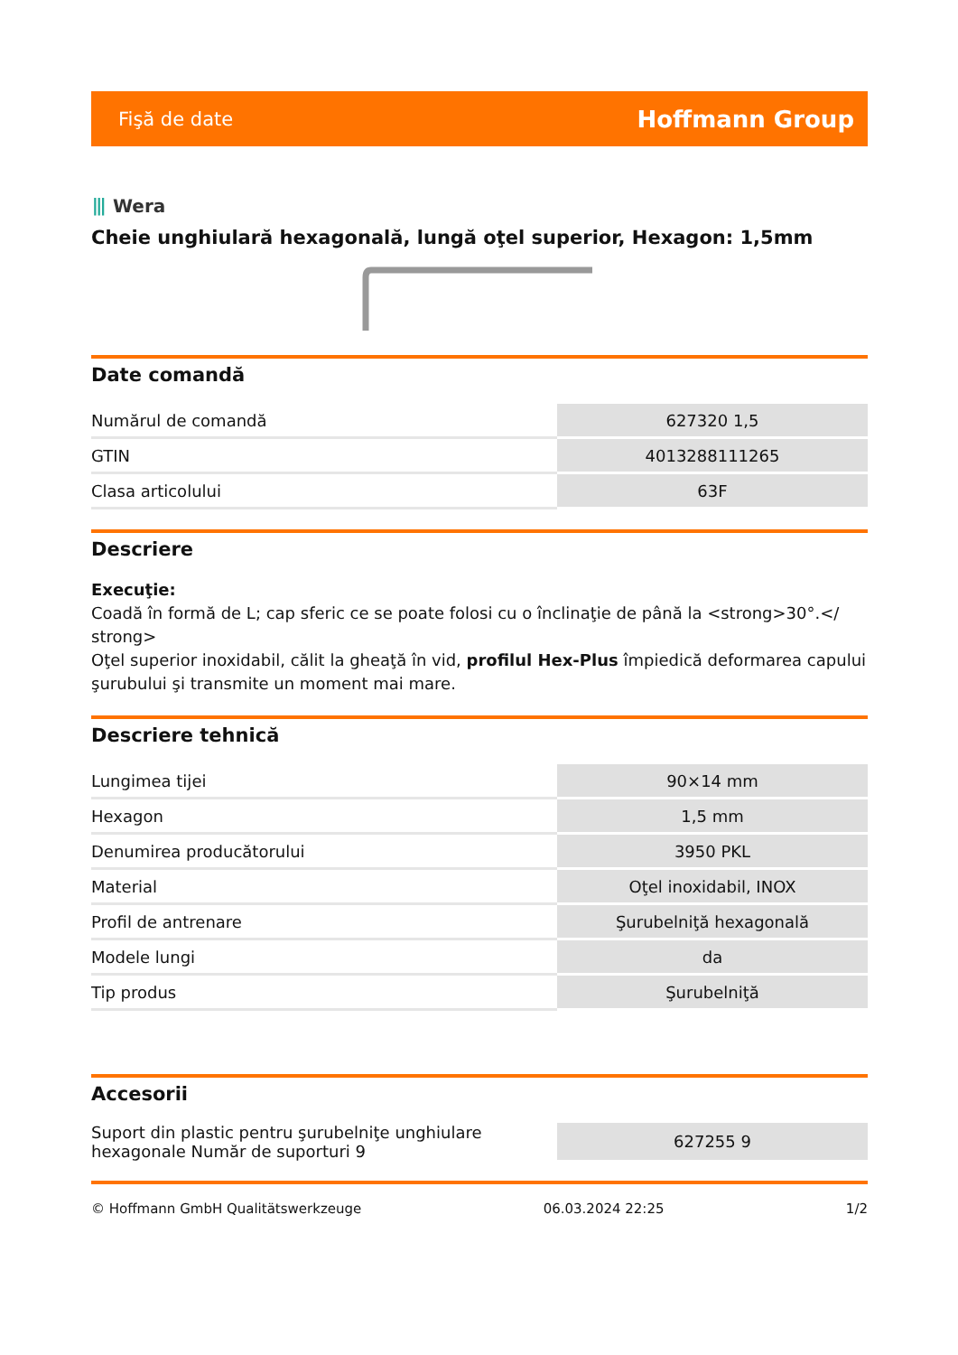Fişă de date Hoffmann Group
⦀ Wera
Cheie unghiulară hexagonală, lungă oţel superior, Hexagon: 1,5mm
Date comandă
| Numărul de comandă | 627320 1,5 |
| GTIN | 4013288111265 |
| Clasa articolului | 63F |
Descriere
Execuţie:
Coadă în formă de L; cap sferic ce se poate folosi cu o înclinaţie de până la <strong>30°.</ strong>
Oţel superior inoxidabil, călit la gheaţă în vid, profilul Hex-Plus împiedică deformarea capului şurubului şi transmite un moment mai mare.
Descriere tehnică
| Lungimea tijei | 90×14 mm |
| Hexagon | 1,5 mm |
| Denumirea producătorului | 3950 PKL |
| Material | Oţel inoxidabil, INOX |
| Profil de antrenare | Şurubelniţă hexagonală |
| Modele lungi | da |
| Tip produs | Şurubelniţă |
Accesorii
| Suport din plastic pentru şurubelniţe unghiulare hexagonale Număr de suporturi 9 | 627255 9 |
© Hoffmann GmbH Qualitätswerkzeuge 06.03.2024 22:25 1/2